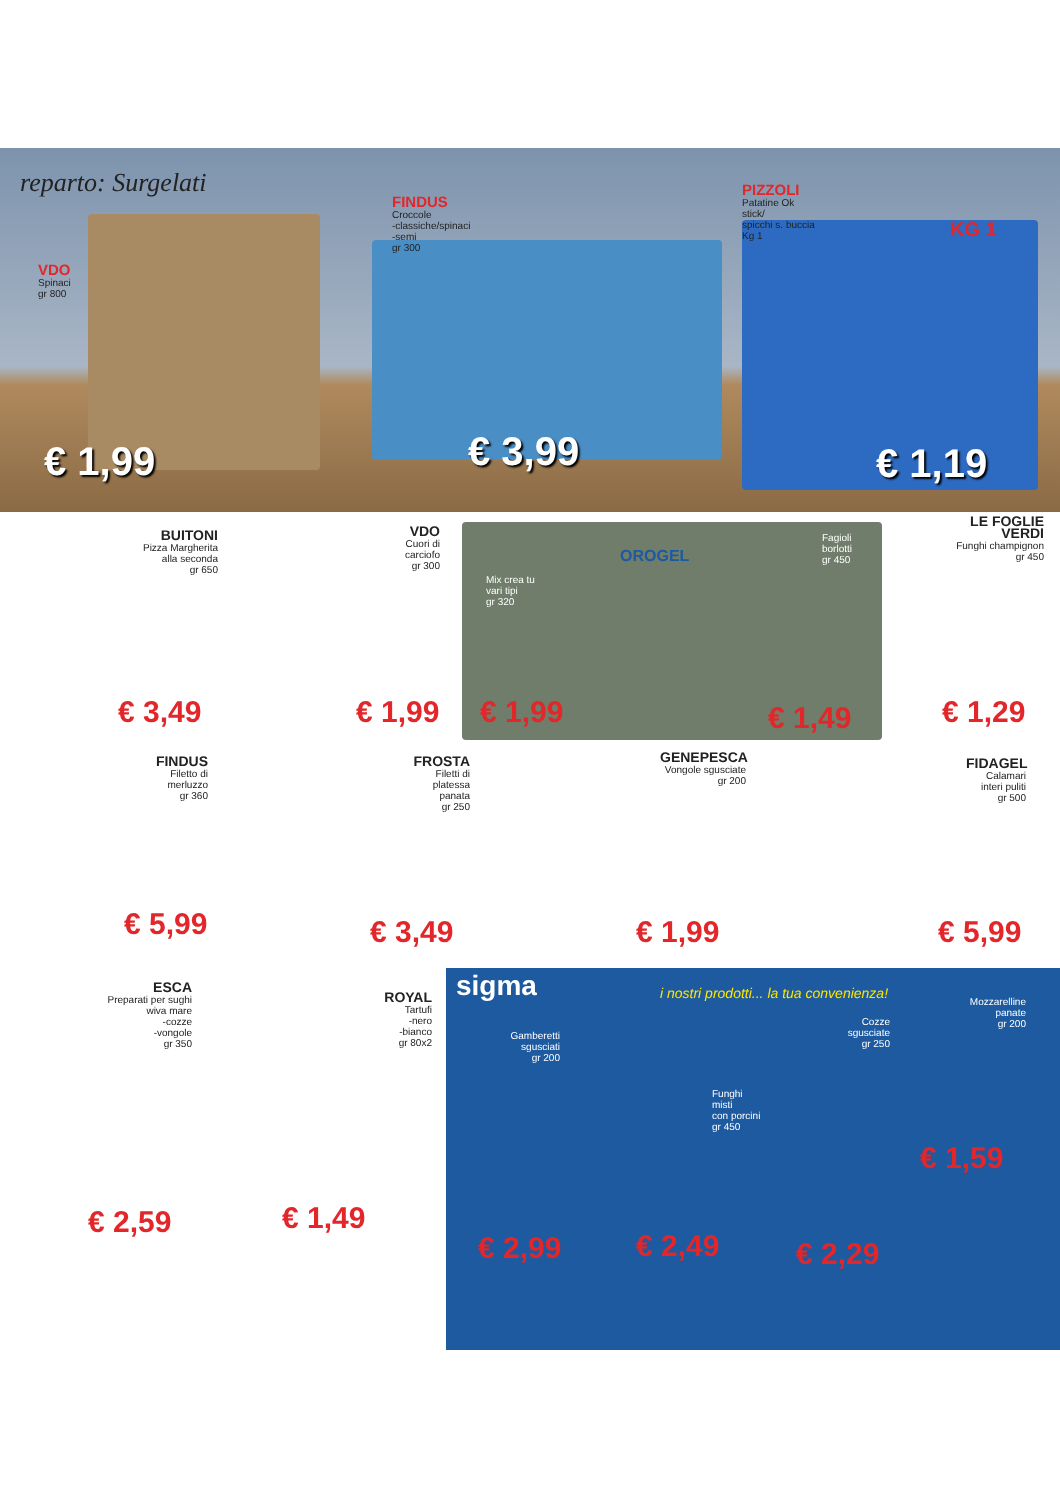reparto: Surgelati
VDO
Spinaci
gr 800
€ 1,99
FINDUS
Croccole
-classiche/spinaci
-semi
gr 300
€ 3,99
PIZZOLI
Patatine Ok
stick/
spicchi s. buccia
Kg 1
KG 1
€ 1,19
BUITONI
Pizza Margherita alla seconda
gr 650
€ 3,49
VDO
Cuori di carciofo
gr 300
€ 1,99
OROGEL
Mix crea tu
vari tipi
gr 320
€ 1,99
Fagioli
borlotti
gr 450
€ 1,49
LE FOGLIE VERDI
Funghi champignon
gr 450
€ 1,29
FINDUS
Filetto di merluzzo
gr 360
€ 5,99
FROSTA
Filetti di platessa panata
gr 250
€ 3,49
GENEPESCA
Vongole sgusciate
gr 200
€ 1,99
FIDAGEL
Calamari interi puliti
gr 500
€ 5,99
ESCA
Preparati per sughi
wiva mare
-cozze
-vongole
gr 350
€ 2,59
ROYAL
Tartufi
-nero
-bianco
gr 80x2
€ 1,49
sigma
i nostri prodotti... la tua convenienza!
Gamberetti sgusciati
gr 200
Funghi
misti
con porcini
gr 450
Cozze sgusciate
gr 250
Mozzarelline panate
gr 200
€ 1,59
€ 2,99 € 2,49 € 2,29